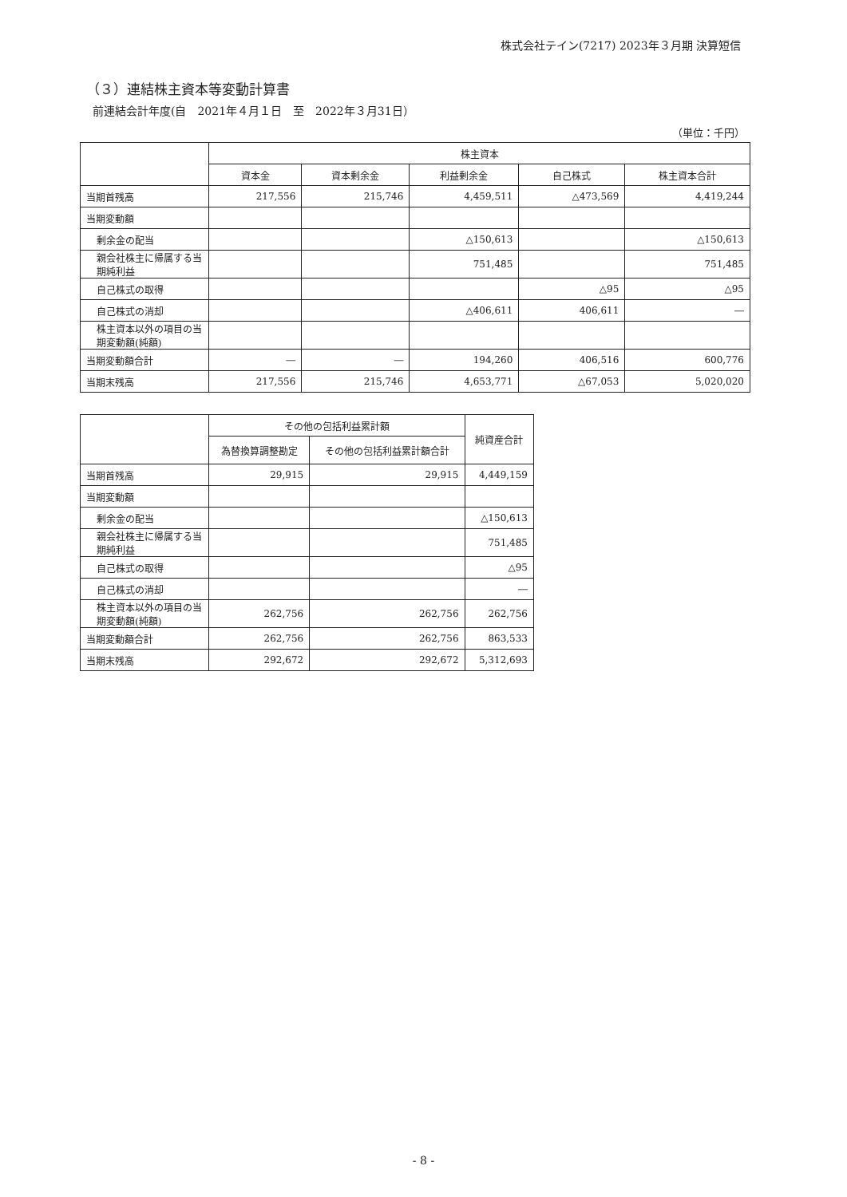株式会社テイン(7217) 2023年３月期 決算短信
（３）連結株主資本等変動計算書
前連結会計年度(自　2021年４月１日　至　2022年３月31日）
（単位：千円）
| | 株主資本 | | | | |
| --- | --- | --- | --- | --- | --- |
| | 資本金 | 資本剰余金 | 利益剰余金 | 自己株式 | 株主資本合計 |
| 当期首残高 | 217,556 | 215,746 | 4,459,511 | △473,569 | 4,419,244 |
| 当期変動額 | | | | | |
| 剰余金の配当 | | | △150,613 | | △150,613 |
| 親会社株主に帰属する当期純利益 | | | 751,485 | | 751,485 |
| 自己株式の取得 | | | | △95 | △95 |
| 自己株式の消却 | | | △406,611 | 406,611 | ― |
| 株主資本以外の項目の当期変動額(純額) | | | | | |
| 当期変動額合計 | ― | ― | 194,260 | 406,516 | 600,776 |
| 当期末残高 | 217,556 | 215,746 | 4,653,771 | △67,053 | 5,020,020 |
| | その他の包括利益累計額 | | 純資産合計 |
| --- | --- | --- | --- |
| | 為替換算調整勘定 | その他の包括利益累計額合計 | |
| 当期首残高 | 29,915 | 29,915 | 4,449,159 |
| 当期変動額 | | | |
| 剰余金の配当 | | | △150,613 |
| 親会社株主に帰属する当期純利益 | | | 751,485 |
| 自己株式の取得 | | | △95 |
| 自己株式の消却 | | | ― |
| 株主資本以外の項目の当期変動額(純額) | 262,756 | 262,756 | 262,756 |
| 当期変動額合計 | 262,756 | 262,756 | 863,533 |
| 当期末残高 | 292,672 | 292,672 | 5,312,693 |
- 8 -